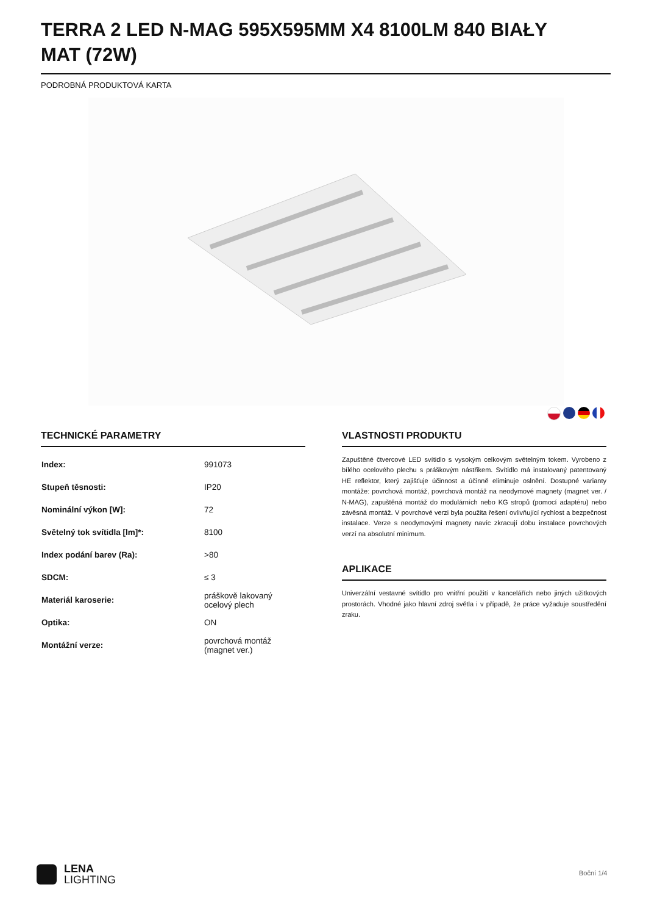TERRA 2 LED N-MAG 595X595MM X4 8100LM 840 BIAŁY MAT (72W)
PODROBNÁ PRODUKTOVÁ KARTA
TECHNICKÉ PARAMETRY
| Index: | 991073 |
| Stupeň těsnosti: | IP20 |
| Nominální výkon [W]: | 72 |
| Světelný tok svítidla [lm]*: | 8100 |
| Index podání barev (Ra): | >80 |
| SDCM: | ≤ 3 |
| Materiál karoserie: | práškově lakovaný ocelový plech |
| Optika: | ON |
| Montážní verze: | povrchová montáž (magnet ver.) |
VLASTNOSTI PRODUKTU
Zapuštěné čtvercové LED svítidlo s vysokým celkovým světelným tokem. Vyrobeno z bílého ocelového plechu s práškovým nástřikem. Svítidlo má instalovaný patentovaný HE reflektor, který zajišťuje účinnost a účinně eliminuje oslnění. Dostupné varianty montáže: povrchová montáž, povrchová montáž na neodymové magnety (magnet ver. / N-MAG), zapuštěná montáž do modulárních nebo KG stropů (pomocí adaptéru) nebo závěsná montáž. V povrchové verzi byla použita řešení ovlivňující rychlost a bezpečnost instalace. Verze s neodymovými magnety navíc zkracují dobu instalace povrchových verzí na absolutní minimum.
APLIKACE
Univerzální vestavné svítidlo pro vnitřní použití v kancelářích nebo jiných užitkových prostorách. Vhodné jako hlavní zdroj světla i v případě, že práce vyžaduje soustředění zraku.
LENA
LIGHTING
Boční 1/4